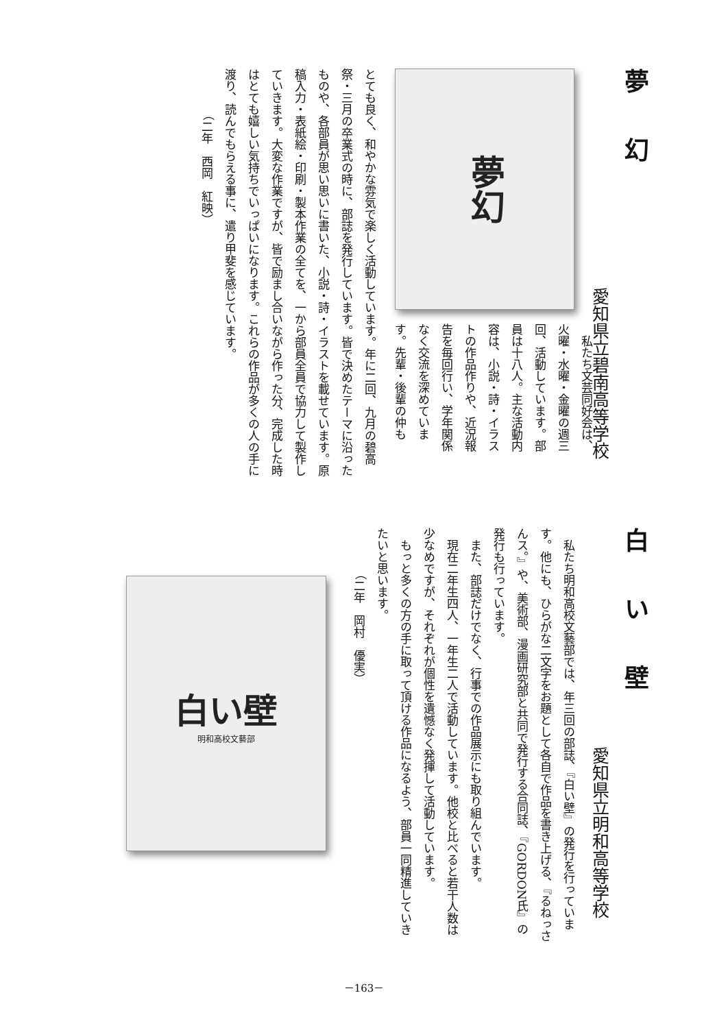夢幻
愛知県立碧南高等学校
夢幻
　私たち文芸同好会は、火曜・水曜・金曜の週三回、活動しています。部員は十八人。主な活動内容は、小説・詩・イラストの作品作りや、近況報告を毎回行い、学年関係なく交流を深めています。先輩・後輩の仲も
とても良く、和やかな雰気で楽しく活動しています。年に二回、九月の碧高祭・三月の卒業式の時に、部誌を発行しています。皆で決めたテーマに沿ったものや、各部員が思い思いに書いた、小説・詩・イラストを載せています。原稿入力・表紙絵・印刷・製本作業の全てを、一から部員全員で協力して製作していきます。大変な作業ですが、皆で励まし合いながら作った分、完成した時はとても嬉しい気持ちでいっぱいになります。これらの作品が多くの人の手に渡り、読んでもらえる事に、遣り甲斐を感じています。
（二年　西岡　紅映）
白い壁
愛知県立明和高等学校
　私たち明和高校文藝部では、年三回の部誌、『白い壁』の発行を行っています。他にも、ひらがな二文字をお題として各自で作品を書き上げる、『るねっさんス。』や、美術部、漫画研究部と共同で発行する合同誌、『GORDON氏』の発行も行っています。
　また、部誌だけでなく、行事での作品展示にも取り組んでいます。
　現在二年生四人、一年生二人で活動しています。他校と比べると若干人数は少なめですが、それぞれが個性を遺憾なく発揮して活動しています。
　もっと多くの方の手に取って頂ける作品になるよう、部員一同精進していきたいと思います。
（二年　岡村　優実）
白い壁
明和高校文藝部
－163－